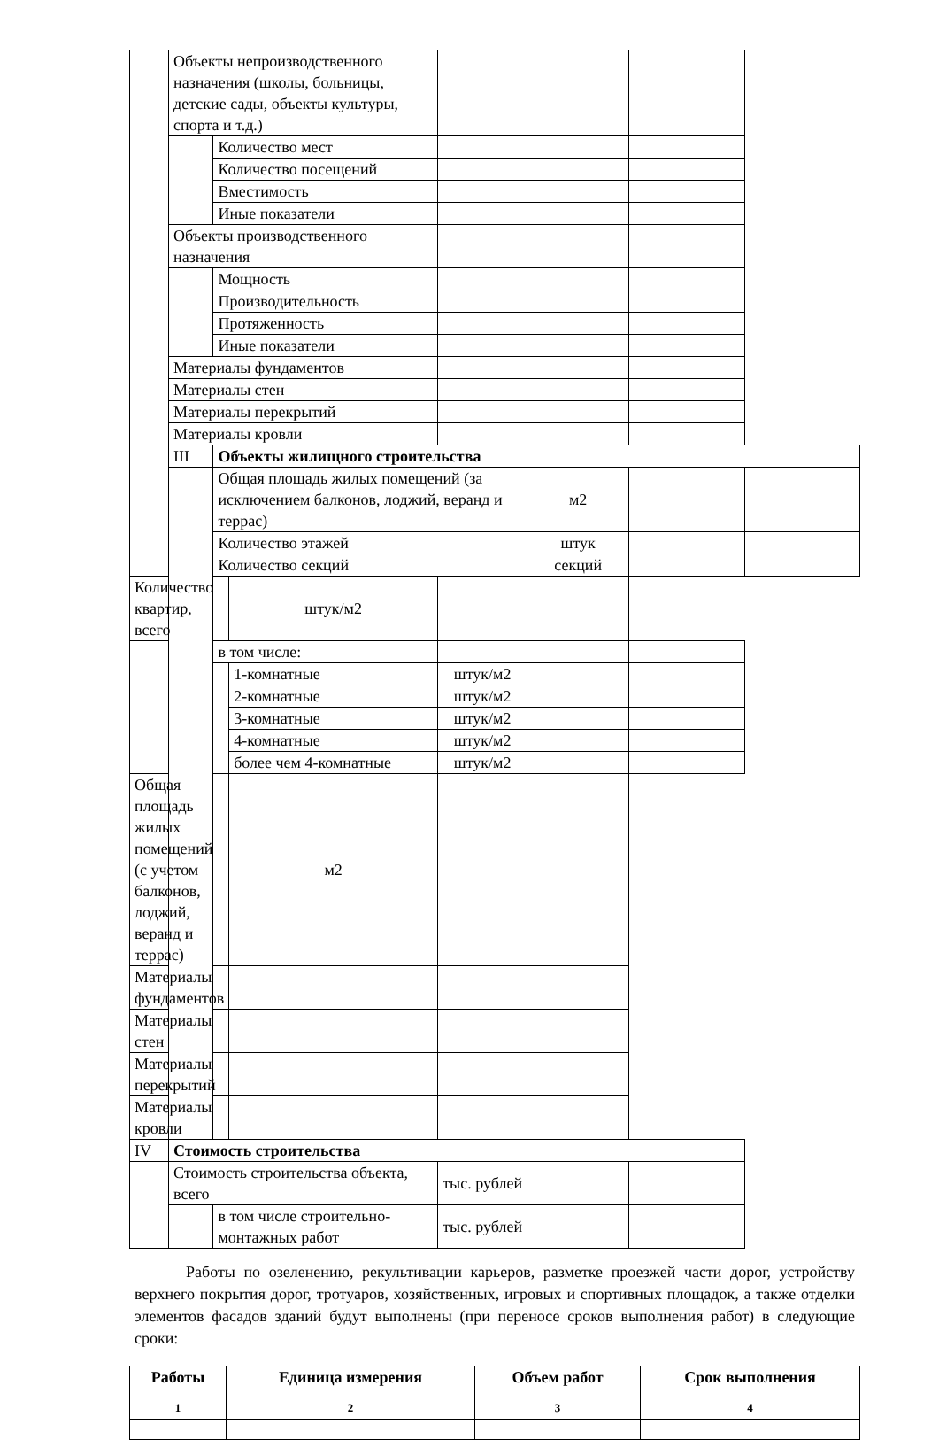| | Объекты непроизводственного назначения (школы, больницы, детские сады, объекты культуры, спорта и т.д.) | | | | | | |
| | | Количество мест | | | | | |
| | | Количество посещений | | | | | |
| | | Вместимость | | | | | |
| | | Иные показатели | | | | | |
| | Объекты производственного назначения | | | | | | |
| | | Мощность | | | | | |
| | | Производительность | | | | | |
| | | Протяженность | | | | | |
| | | Иные показатели | | | | | |
| | Материалы фундаментов | | | | | | |
| | Материалы стен | | | | | | |
| | Материалы перекрытий | | | | | | |
| | Материалы кровли | | | | | | |
| | III | Объекты жилищного строительства | | | | | |
| | | Общая площадь жилых помещений (за исключением балконов, лоджий, веранд и террас) | | | м2 | | |
| | | Количество этажей | | | штук | | |
| | | Количество секций | | | секций | | |
| Количество квартир, всего | | | штук/м2 | | | | |
| | | в том числе: | | | | | |
| | | | 1-комнатные | штук/м2 | | | |
| | | | 2-комнатные | штук/м2 | | | |
| | | | 3-комнатные | штук/м2 | | | |
| | | | 4-комнатные | штук/м2 | | | |
| | | | более чем 4-комнатные | штук/м2 | | | |
| Общая площадь жилых помещений (с учетом балконов, лоджий, веранд и террас) | | | м2 | | | | |
| Материалы фундаментов | | | | | | | |
| Материалы стен | | | | | | | |
| Материалы перекрытий | | | | | | | |
| Материалы кровли | | | | | | | |
| IV | Стоимость строительства | | | | | | |
| | Стоимость строительства объекта, всего | | | тыс. рублей | | | |
| | | в том числе строительно-монтажных работ | | тыс. рублей | | | |
Работы по озеленению, рекультивации карьеров, разметке проезжей части дорог, устройству верхнего покрытия дорог, тротуаров, хозяйственных, игровых и спортивных площадок, а также отделки элементов фасадов зданий будут выполнены (при переносе сроков выполнения работ) в следующие сроки:
| Работы | Единица измерения | Объем работ | Срок выполнения |
| --- | --- | --- | --- |
| 1 | 2 | 3 | 4 |